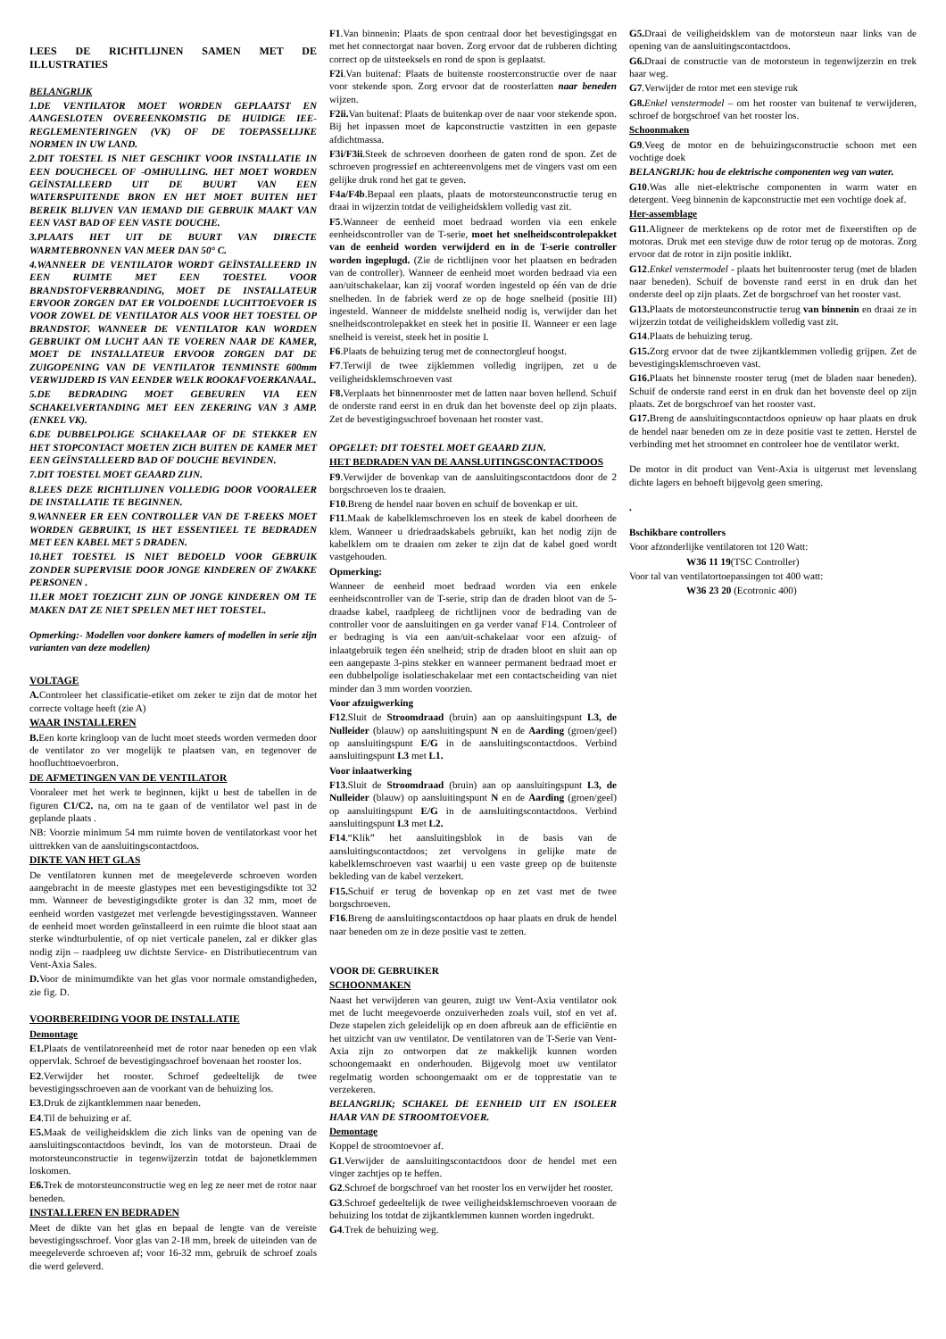LEES DE RICHTLIJNEN SAMEN MET DE ILLUSTRATIES
BELANGRIJK
1.DE VENTILATOR MOET WORDEN GEPLAATST EN AANGESLOTEN OVEREENKOMSTIG DE HUIDIGE IEE-REGLEMENTERINGEN (VK) OF DE TOEPASSELIJKE NORMEN IN UW LAND.
2.DIT TOESTEL IS NIET GESCHIKT VOOR INSTALLATIE IN EEN DOUCHECEL OF -OMHULLING. HET MOET WORDEN GEÏNSTALLEERD UIT DE BUURT VAN EEN WATERSPUITENDE BRON EN HET MOET BUITEN HET BEREIK BLIJVEN VAN IEMAND DIE GEBRUIK MAAKT VAN EEN VAST BAD OF EEN VASTE DOUCHE.
3.PLAATS HET UIT DE BUURT VAN DIRECTE WARMTEBRONNEN VAN MEER DAN 50° C.
4.WANNEER DE VENTILATOR WORDT GEÏNSTALLEERD IN EEN RUIMTE MET EEN TOESTEL VOOR BRANDSTOFVERBRANDING, MOET DE INSTALLATEUR ERVOOR ZORGEN DAT ER VOLDOENDE LUCHTTOEVOER IS VOOR ZOWEL DE VENTILATOR ALS VOOR HET TOESTEL OP BRANDSTOF. WANNEER DE VENTILATOR KAN WORDEN GEBRUIKT OM LUCHT AAN TE VOEREN NAAR DE KAMER, MOET DE INSTALLATEUR ERVOOR ZORGEN DAT DE ZUIGOPENING VAN DE VENTILATOR TENMINSTE 600mm VERWIJDERD IS VAN EENDER WELK ROOKAFVOERKANAAL.
5.DE BEDRADING MOET GEBEUREN VIA EEN SCHAKELVERTANDING MET EEN ZEKERING VAN 3 AMP. (ENKEL VK).
6.DE DUBBELPOLIGE SCHAKELAAR OF DE STEKKER EN HET STOPCONTACT MOETEN ZICH BUITEN DE KAMER MET EEN GEÏNSTALLEERD BAD OF DOUCHE BEVINDEN.
7.DIT TOESTEL MOET GEAARD ZIJN.
8.LEES DEZE RICHTLIJNEN VOLLEDIG DOOR VOORALEER DE INSTALLATIE TE BEGINNEN.
9.WANNEER ER EEN CONTROLLER VAN DE T-REEKS MOET WORDEN GEBRUIKT, IS HET ESSENTIEEL TE BEDRADEN MET EEN KABEL MET 5 DRADEN.
10.HET TOESTEL IS NIET BEDOELD VOOR GEBRUIK ZONDER SUPERVISIE DOOR JONGE KINDEREN OF ZWAKKE PERSONEN .
11.ER MOET TOEZICHT ZIJN OP JONGE KINDEREN OM TE MAKEN DAT ZE NIET SPELEN MET HET TOESTEL.
Opmerking:- Modellen voor donkere kamers of modellen in serie zijn varianten van deze modellen)
VOLTAGE
A. Controleer het classificatie-etiket om zeker te zijn dat de motor het correcte voltage heeft (zie A)
WAAR INSTALLEREN
B. Een korte kringloop van de lucht moet steeds worden vermeden door de ventilator zo ver mogelijk te plaatsen van, en tegenover de hoofluchttoevoerbron.
DE AFMETINGEN VAN DE VENTILATOR
Vooraleer met het werk te beginnen, kijkt u best de tabellen in de figuren C1/C2. na, om na te gaan of de ventilator wel past in de geplande plaats .
NB: Voorzie minimum 54 mm ruimte boven de ventilatorkast voor het uittrekken van de aansluitingscontactdoos.
DIKTE VAN HET GLAS
De ventilatoren kunnen met de meegeleverde schroeven worden aangebracht in de meeste glastypes met een bevestigingsdikte tot 32 mm. Wanneer de bevestigingsdikte groter is dan 32 mm, moet de eenheid worden vastgezet met verlengde bevestigingsstaven. Wanneer de eenheid moet worden geïnstalleerd in een ruimte die bloot staat aan sterke windturbulentie, of op niet verticale panelen, zal er dikker glas nodig zijn – raadpleeg uw dichtste Service- en Distributiecentrum van Vent-Axia Sales.
D. Voor de minimumdikte van het glas voor normale omstandigheden, zie fig. D.
VOORBEREIDING VOOR DE INSTALLATIE
Demontage
E1. Plaats de ventilatoreenheid met de rotor naar beneden op een vlak oppervlak. Schroef de bevestigingsschroef bovenaan het rooster los.
E2.Verwijder het rooster. Schroef gedeeltelijk de twee bevestigingsschroeven aan de voorkant van de behuizing los.
E3.Druk de zijkantklemmen naar beneden.
E4.Til de behuizing er af.
E5. Maak de veiligheidsklem die zich links van de opening van de aansluitingscontactdoos bevindt, los van de motorsteun. Draai de motorsteunconstructie in tegenwijzerzin totdat de bajonetklemmen loskomen.
E6. Trek de motorsteunconstructie weg en leg ze neer met de rotor naar beneden.
INSTALLEREN EN BEDRADEN
Meet de dikte van het glas en bepaal de lengte van de vereiste bevestigingsschroef. Voor glas van 2-18 mm, breek de uiteinden van de meegeleverde schroeven af; voor 16-32 mm, gebruik de schroef zoals die werd geleverd.
F1.Van binnenin: Plaats de spon centraal door het bevestigingsgat en met het connectorgat naar boven. Zorg ervoor dat de rubberen dichting correct op de uitsteeksels en rond de spon is geplaatst.
F2i.Van buitenaf: Plaats de buitenste roosterconstructie over de naar voor stekende spon. Zorg ervoor dat de roosterlatten naar beneden wijzen.
F2ii. Van buitenaf: Plaats de buitenkap over de naar voor stekende spon. Bij het inpassen moet de kapconstructie vastzitten in een gepaste afdichtmassa.
F3i/F3ii.Steek de schroeven doorheen de gaten rond de spon. Zet de schroeven progressief en achtereenvolgens met de vingers vast om een gelijke druk rond het gat te geven.
F4a/F4b.Bepaal een plaats, plaats de motorsteunconstructie terug en draai in wijzerzin totdat de veiligheidsklem volledig vast zit.
F5.Wanneer de eenheid moet bedraad worden via een enkele eenheidscontroller van de T-serie, moet het snelheidscontrolepakket van de eenheid worden verwijderd en in de T-serie controller worden ingeplugd. (Zie de richtlijnen voor het plaatsen en bedraden van de controller). Wanneer de eenheid moet worden bedraad via een aan/uitschakelaar, kan zij vooraf worden ingesteld op één van de drie snelheden. In de fabriek werd ze op de hoge snelheid (positie III) ingesteld. Wanneer de middelste snelheid nodig is, verwijder dan het snelheidscontrolepakket en steek het in positie II. Wanneer er een lage snelheid is vereist, steek het in positie I.
F6.Plaats de behuizing terug met de connectorgleuf hoogst.
F7.Terwijl de twee zijklemmen volledig ingrijpen, zet u de veiligheidsklemschroeven vast
F8. Verplaats het binnenrooster met de latten naar boven hellend. Schuif de onderste rand eerst in en druk dan het bovenste deel op zijn plaats. Zet de bevestigingsschroef bovenaan het rooster vast.
OPGELET: DIT TOESTEL MOET GEAARD ZIJN.
HET BEDRADEN VAN DE AANSLUITINGSCONTACTDOOS
F9.Verwijder de bovenkap van de aansluitingscontactdoos door de 2 borgschroeven los te draaien.
F10.Breng de hendel naar boven en schuif de bovenkap er uit.
F11.Maak de kabelklemschroeven los en steek de kabel doorheen de klem. Wanneer u driedraadskabels gebruikt, kan het nodig zijn de kabelklem om te draaien om zeker te zijn dat de kabel goed wordt vastgehouden.
Opmerking:
Wanneer de eenheid moet bedraad worden via een enkele eenheidscontroller van de T-serie, strip dan de draden bloot van de 5-draadse kabel, raadpleeg de richtlijnen voor de bedrading van de controller voor de aansluitingen en ga verder vanaf F14. Controleer of er bedraging is via een aan/uit-schakelaar voor een afzuig- of inlaatgebruik tegen één snelheid; strip de draden bloot en sluit aan op een aangepaste 3-pins stekker en wanneer permanent bedraad moet er een dubbelpolige isolatieschakelaar met een contactscheiding van niet minder dan 3 mm worden voorzien.
Voor afzuigwerking
F12.Sluit de Stroomdraad (bruin) aan op aansluitingspunt L3, de Nulleider (blauw) op aansluitingspunt N en de Aarding (groen/geel) op aansluitingspunt E/G in de aansluitingscontactdoos. Verbind aansluitingspunt L3 met L1.
Voor inlaatwerking
F13.Sluit de Stroomdraad (bruin) aan op aansluitingspunt L3, de Nulleider (blauw) op aansluitingspunt N en de Aarding (groen/geel) op aansluitingspunt E/G in de aansluitingscontactdoos. Verbind aansluitingspunt L3 met L2.
F14.“Klik” het aansluitingsblok in de basis van de aansluitingscontactdoos; zet vervolgens in gelijke mate de kabelklemschroeven vast waarbij u een vaste greep op de buitenste bekleding van de kabel verzekert.
F15. Schuif er terug de bovenkap op en zet vast met de twee borgschroeven.
F16.Breng de aansluitingscontactdoos op haar plaats en druk de hendel naar beneden om ze in deze positie vast te zetten.
VOOR DE GEBRUIKER
SCHOONMAKEN
Naast het verwijderen van geuren, zuigt uw Vent-Axia ventilator ook met de lucht meegevoerde onzuiverheden zoals vuil, stof en vet af. Deze stapelen zich geleidelijk op en doen afbreuk aan de efficiëntie en het uitzicht van uw ventilator. De ventilatoren van de T-Serie van Vent-Axia zijn zo ontworpen dat ze makkelijk kunnen worden schoongemaakt en onderhouden. Bijgevolg moet uw ventilator regelmatig worden schoongemaakt om er de topprestatie van te verzekeren.
BELANGRIJK; SCHAKEL DE EENHEID UIT EN ISOLEER HAAR VAN DE STROOMTOEVOER.
Demontage
Koppel de stroomtoevoer af.
G1.Verwijder de aansluitingscontactdoos door de hendel met een vinger zachtjes op te heffen.
G2.Schroef de borgschroef van het rooster los en verwijder het rooster.
G3.Schroef gedeeltelijk de twee veiligheidsklemschroeven vooraan de behuizing los totdat de zijkantklemmen kunnen worden ingedrukt.
G4.Trek de behuizing weg.
G5. Draai de veiligheidsklem van de motorsteun naar links van de opening van de aansluitingscontactdoos.
G6. Draai de constructie van de motorsteun in tegenwijzerzin en trek haar weg.
G7.Verwijder de rotor met een stevige ruk
G8. Enkel venstermodel – om het rooster van buitenaf te verwijderen, schroef de borgschroef van het rooster los.
Schoonmaken
G9.Veeg de motor en de behuizingsconstructie schoon met een vochtige doek
BELANGRIJK: hou de elektrische componenten weg van water.
G10.Was alle niet-elektrische componenten in warm water en detergent. Veeg binnenin de kapconstructie met een vochtige doek af.
Her-assemblage
G11.Aligneer de merktekens op de rotor met de fixeerstiften op de motoras. Druk met een stevige duw de rotor terug op de motoras. Zorg ervoor dat de rotor in zijn positie inklikt.
G12.Enkel venstermodel - plaats het buitenrooster terug (met de bladen naar beneden). Schuif de bovenste rand eerst in en druk dan het onderste deel op zijn plaats. Zet de borgschroef van het rooster vast.
G13. Plaats de motorsteunconstructie terug van binnenin en draai ze in wijzerzin totdat de veiligheidsklem volledig vast zit.
G14.Plaats de behuizing terug.
G15. Zorg ervoor dat de twee zijkantklemmen volledig grijpen. Zet de bevestigingsklemschroeven vast.
G16. Plaats het binnenste rooster terug (met de bladen naar beneden). Schuif de onderste rand eerst in en druk dan het bovenste deel op zijn plaats. Zet de borgschroef van het rooster vast.
G17. Breng de aansluitingscontactdoos opnieuw op haar plaats en druk de hendel naar beneden om ze in deze positie vast te zetten. Herstel de verbinding met het stroomnet en controleer hoe de ventilator werkt.
De motor in dit product van Vent-Axia is uitgerust met levenslang dichte lagers en behoeft bijgevolg geen smering.
.
Bschikbare controllers
Voor afzonderlijke ventilatoren tot 120 Watt:
W36 11 19(TSC Controller)
Voor tal van ventilatortoepassingen tot 400 watt:
W36 23 20 (Ecotronic 400)